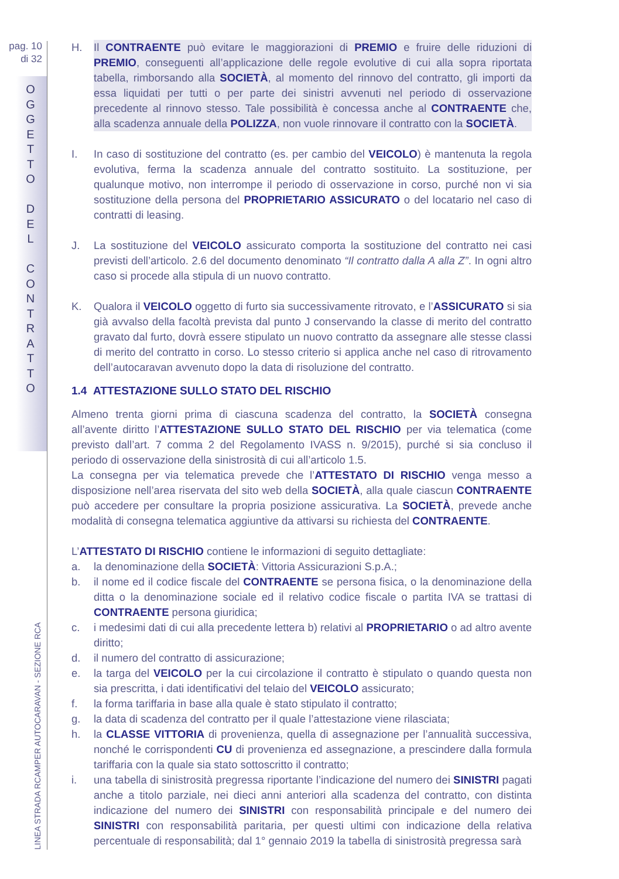pag. 10
di 32
O
G
G
E
T
T
O
D
E
L
C
O
N
T
R
A
T
T
O
LINEA STRADA RCAMPER AUTOCARAVAN - SEZIONE RCA
H. Il CONTRAENTE può evitare le maggiorazioni di PREMIO e fruire delle riduzioni di PREMIO, conseguenti all’applicazione delle regole evolutive di cui alla sopra riportata tabella, rimborsando alla SOCIETÀ, al momento del rinnovo del contratto, gli importi da essa liquidati per tutti o per parte dei sinistri avvenuti nel periodo di osservazione precedente al rinnovo stesso. Tale possibilità è concessa anche al CONTRAENTE che, alla scadenza annuale della POLIZZA, non vuole rinnovare il contratto con la SOCIETÀ.
I. In caso di sostituzione del contratto (es. per cambio del VEICOLO) è mantenuta la regola evolutiva, ferma la scadenza annuale del contratto sostituito. La sostituzione, per qualunque motivo, non interrompe il periodo di osservazione in corso, purché non vi sia sostituzione della persona del PROPRIETARIO ASSICURATO o del locatario nel caso di contratti di leasing.
J. La sostituzione del VEICOLO assicurato comporta la sostituzione del contratto nei casi previsti dell’articolo. 2.6 del documento denominato “Il contratto dalla A alla Z”. In ogni altro caso si procede alla stipula di un nuovo contratto.
K. Qualora il VEICOLO oggetto di furto sia successivamente ritrovato, e l’ASSICURATO si sia già avvalso della facoltà prevista dal punto J conservando la classe di merito del contratto gravato dal furto, dovrà essere stipulato un nuovo contratto da assegnare alle stesse classi di merito del contratto in corso. Lo stesso criterio si applica anche nel caso di ritrovamento dell’autocaravan avvenuto dopo la data di risoluzione del contratto.
1.4 ATTESTAZIONE SULLO STATO DEL RISCHIO
Almeno trenta giorni prima di ciascuna scadenza del contratto, la SOCIETÀ consegna all’avente diritto l’ATTESTAZIONE SULLO STATO DEL RISCHIO per via telematica (come previsto dall’art. 7 comma 2 del Regolamento IVASS n. 9/2015), purché si sia concluso il periodo di osservazione della sinistrosità di cui all’articolo 1.5.
La consegna per via telematica prevede che l’ATTESTATO DI RISCHIO venga messo a disposizione nell’area riservata del sito web della SOCIETÀ, alla quale ciascun CONTRAENTE può accedere per consultare la propria posizione assicurativa. La SOCIETÀ, prevede anche modalità di consegna telematica aggiuntive da attivarsi su richiesta del CONTRAENTE.
L’ATTESTATO DI RISCHIO contiene le informazioni di seguito dettagliate:
a. la denominazione della SOCIETÀ: Vittoria Assicurazioni S.p.A.;
b. il nome ed il codice fiscale del CONTRAENTE se persona fisica, o la denominazione della ditta o la denominazione sociale ed il relativo codice fiscale o partita IVA se trattasi di CONTRAENTE persona giuridica;
c. i medesimi dati di cui alla precedente lettera b) relativi al PROPRIETARIO o ad altro avente diritto;
d. il numero del contratto di assicurazione;
e. la targa del VEICOLO per la cui circolazione il contratto è stipulato o quando questa non sia prescritta, i dati identificativi del telaio del VEICOLO assicurato;
f. la forma tariffaria in base alla quale è stato stipulato il contratto;
g. la data di scadenza del contratto per il quale l’attestazione viene rilasciata;
h. la CLASSE VITTORIA di provenienza, quella di assegnazione per l’annualità successiva, nonché le corrispondenti CU di provenienza ed assegnazione, a prescindere dalla formula tariffaria con la quale sia stato sottoscritto il contratto;
i. una tabella di sinistrosità pregressa riportante l’indicazione del numero dei SINISTRI pagati anche a titolo parziale, nei dieci anni anteriori alla scadenza del contratto, con distinta indicazione del numero dei SINISTRI con responsabilità principale e del numero dei SINISTRI con responsabilità paritaria, per questi ultimi con indicazione della relativa percentuale di responsabilità; dal 1° gennaio 2019 la tabella di sinistrosità pregressa sarà